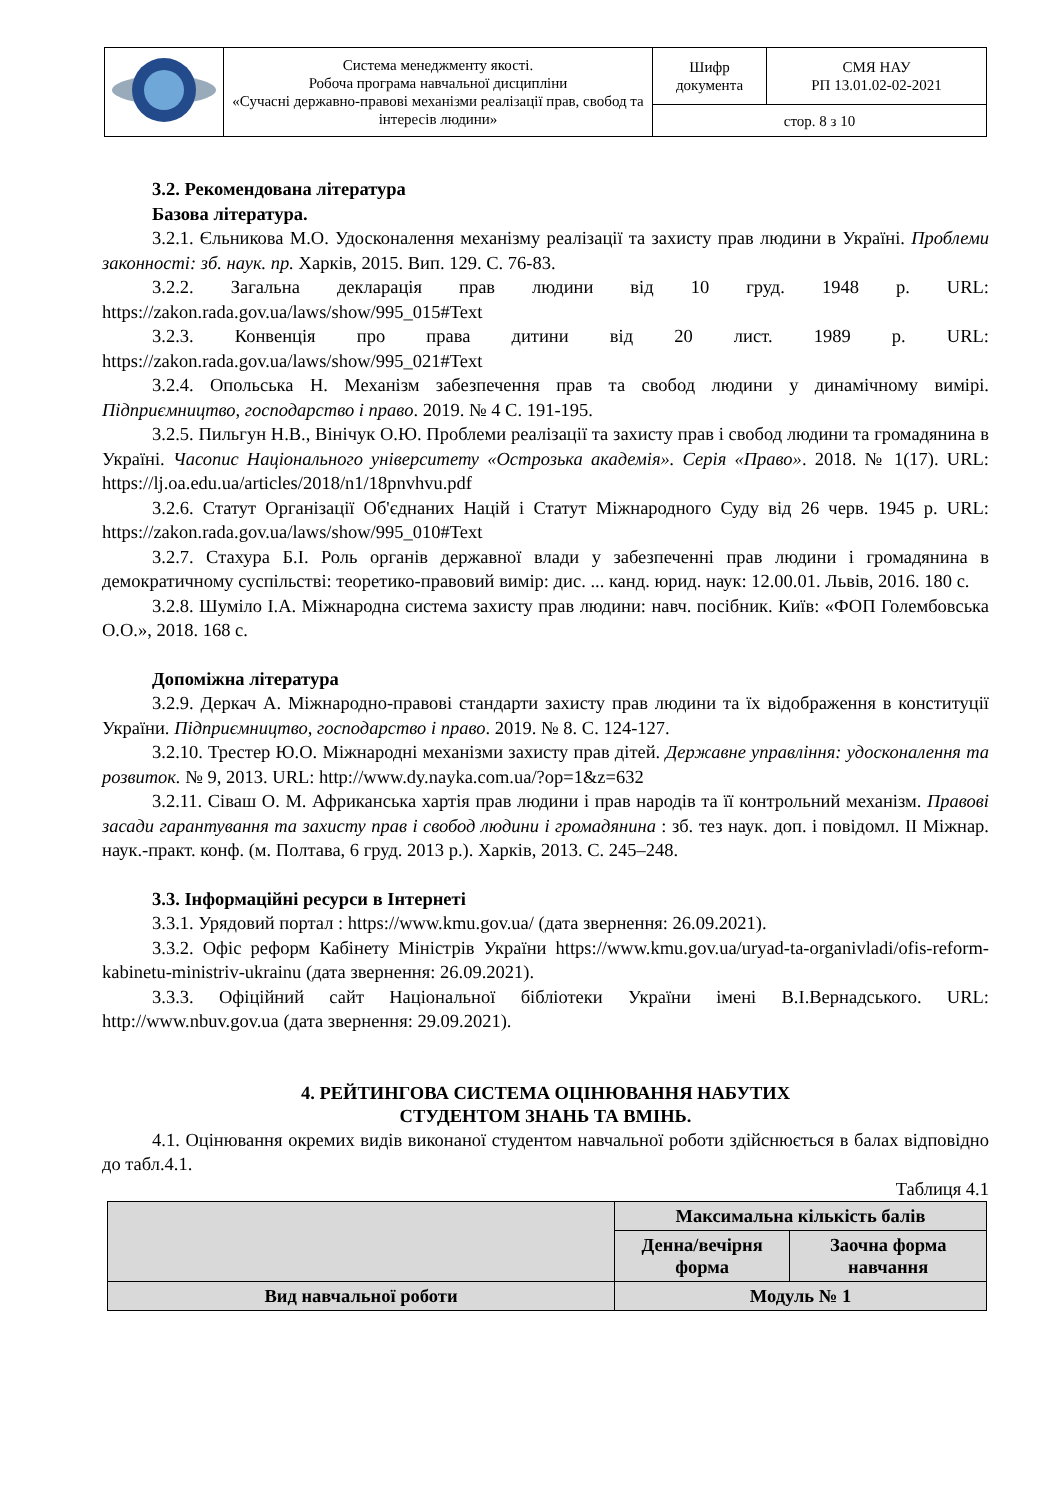| | Система менеджменту якості. Робоча програма навчальної дисципліни «Сучасні державно-правові механізми реалізації прав, свобод та інтересів людини» | Шифр документа | СМЯ НАУ РП 13.01.02-02-2021 |
| | | стор. 8 з 10 | |
3.2. Рекомендована література
Базова література.
3.2.1. Єльникова М.О. Удосконалення механізму реалізації та захисту прав людини в Україні. Проблеми законності: зб. наук. пр. Харків, 2015. Вип. 129. С. 76-83.
3.2.2. Загальна декларація прав людини від 10 груд. 1948 р. URL: https://zakon.rada.gov.ua/laws/show/995_015#Text
3.2.3. Конвенція про права дитини від 20 лист. 1989 р. URL: https://zakon.rada.gov.ua/laws/show/995_021#Text
3.2.4. Опольська Н. Механізм забезпечення прав та свобод людини у динамічному вимірі. Підприємництво, господарство і право. 2019. № 4 С. 191-195.
3.2.5. Пильгун Н.В., Вінічук О.Ю. Проблеми реалізації та захисту прав і свобод людини та громадянина в Україні. Часопис Національного університету «Острозька академія». Серія «Право». 2018. № 1(17). URL: https://lj.oa.edu.ua/articles/2018/n1/18pnvhvu.pdf
3.2.6. Статут Організації Об'єднаних Націй і Статут Міжнародного Суду від 26 черв. 1945 р. URL: https://zakon.rada.gov.ua/laws/show/995_010#Text
3.2.7. Стахура Б.І. Роль органів державної влади у забезпеченні прав людини і громадянина в демократичному суспільстві: теоретико-правовий вимір: дис. ... канд. юрид. наук: 12.00.01. Львів, 2016. 180 с.
3.2.8. Шуміло І.А. Міжнародна система захисту прав людини: навч. посібник. Київ: «ФОП Голембовська О.О.», 2018. 168 с.
Допоміжна література
3.2.9. Деркач А. Міжнародно-правові стандарти захисту прав людини та їх відображення в конституції України. Підприємництво, господарство і право. 2019. № 8. С. 124-127.
3.2.10. Трестер Ю.О. Міжнародні механізми захисту прав дітей. Державне управління: удосконалення та розвиток. № 9, 2013. URL: http://www.dy.nayka.com.ua/?op=1&z=632
3.2.11. Сіваш О. М. Африканська хартія прав людини і прав народів та її контрольний механізм. Правові засади гарантування та захисту прав і свобод людини і громадянина : зб. тез наук. доп. і повідомл. II Міжнар. наук.-практ. конф. (м. Полтава, 6 груд. 2013 р.). Харків, 2013. С. 245–248.
3.3. Інформаційні ресурси в Інтернеті
3.3.1. Урядовий портал : https://www.kmu.gov.ua/ (дата звернення: 26.09.2021).
3.3.2. Офіс реформ Кабінету Міністрів України https://www.kmu.gov.ua/uryad-ta-organivladi/ofis-reform-kabinetu-ministriv-ukrainu (дата звернення: 26.09.2021).
3.3.3. Офіційний сайт Національної бібліотеки України імені В.І.Вернадського. URL: http://www.nbuv.gov.ua (дата звернення: 29.09.2021).
4. РЕЙТИНГОВА СИСТЕМА ОЦІНЮВАННЯ НАБУТИХ
СТУДЕНТОМ ЗНАНЬ ТА ВМІНЬ.
4.1. Оцінювання окремих видів виконаної студентом навчальної роботи здійснюється в балах відповідно до табл.4.1.
Таблиця 4.1
| | Максимальна кількість балів | |
| | Денна/вечірня форма | Заочна форма навчання |
| Вид навчальної роботи | Модуль № 1 | |